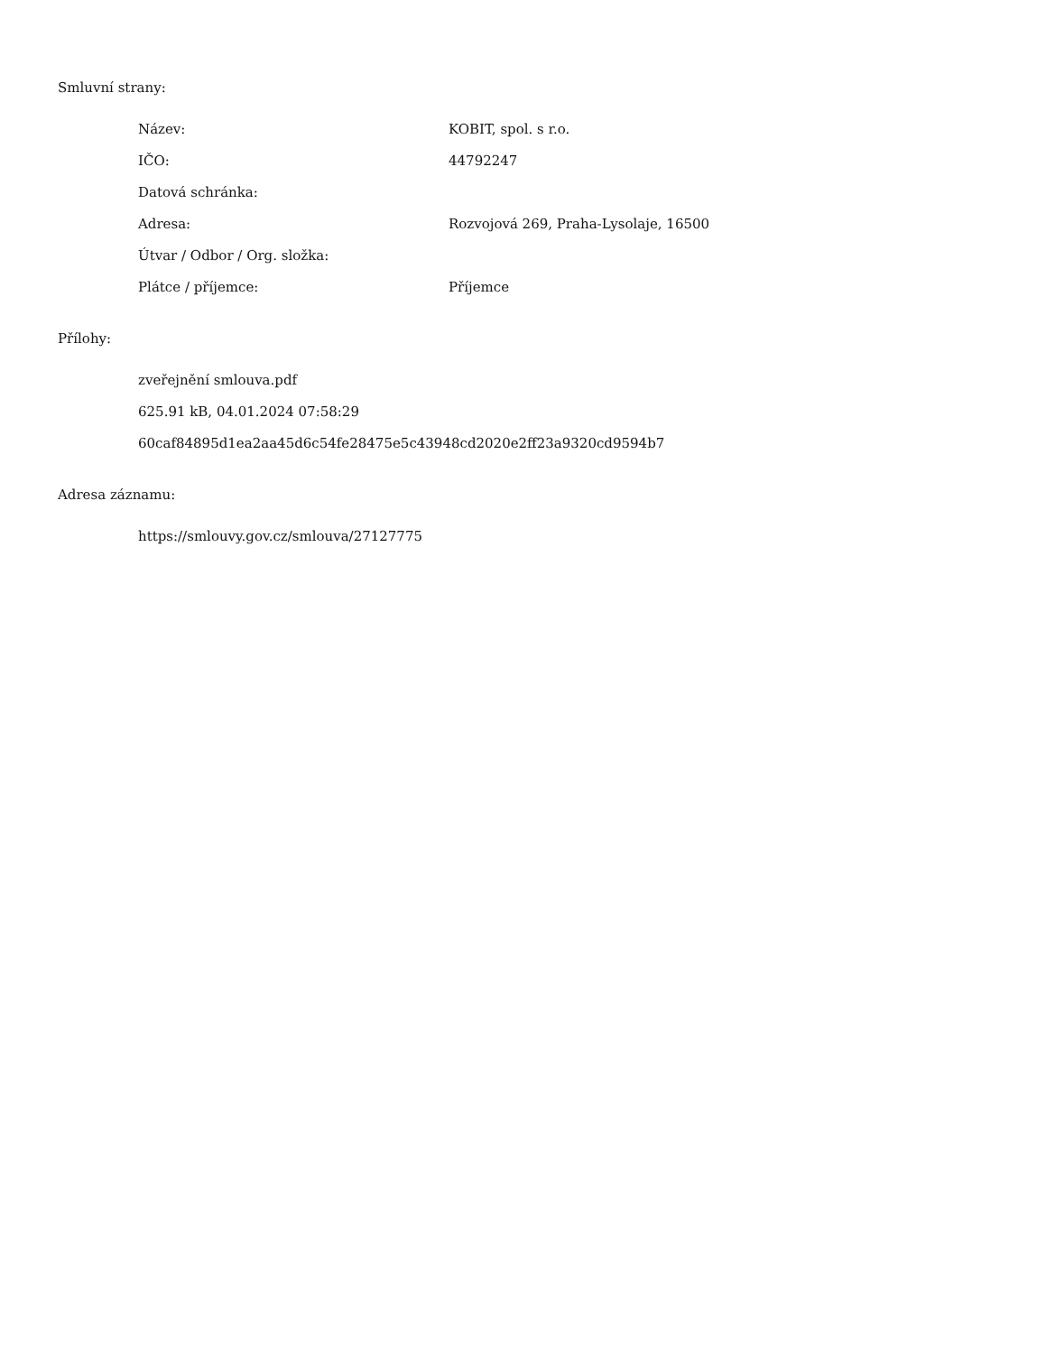Smluvní strany:
| Název: | KOBIT, spol. s r.o. |
| IČO: | 44792247 |
| Datová schránka: | |
| Adresa: | Rozvojová 269, Praha-Lysolaje, 16500 |
| Útvar / Odbor / Org. složka: | |
| Plátce / příjemce: | Příjemce |
Přílohy:
zveřejnění smlouva.pdf
625.91 kB, 04.01.2024 07:58:29
60caf84895d1ea2aa45d6c54fe28475e5c43948cd2020e2ff23a9320cd9594b7
Adresa záznamu:
https://smlouvy.gov.cz/smlouva/27127775